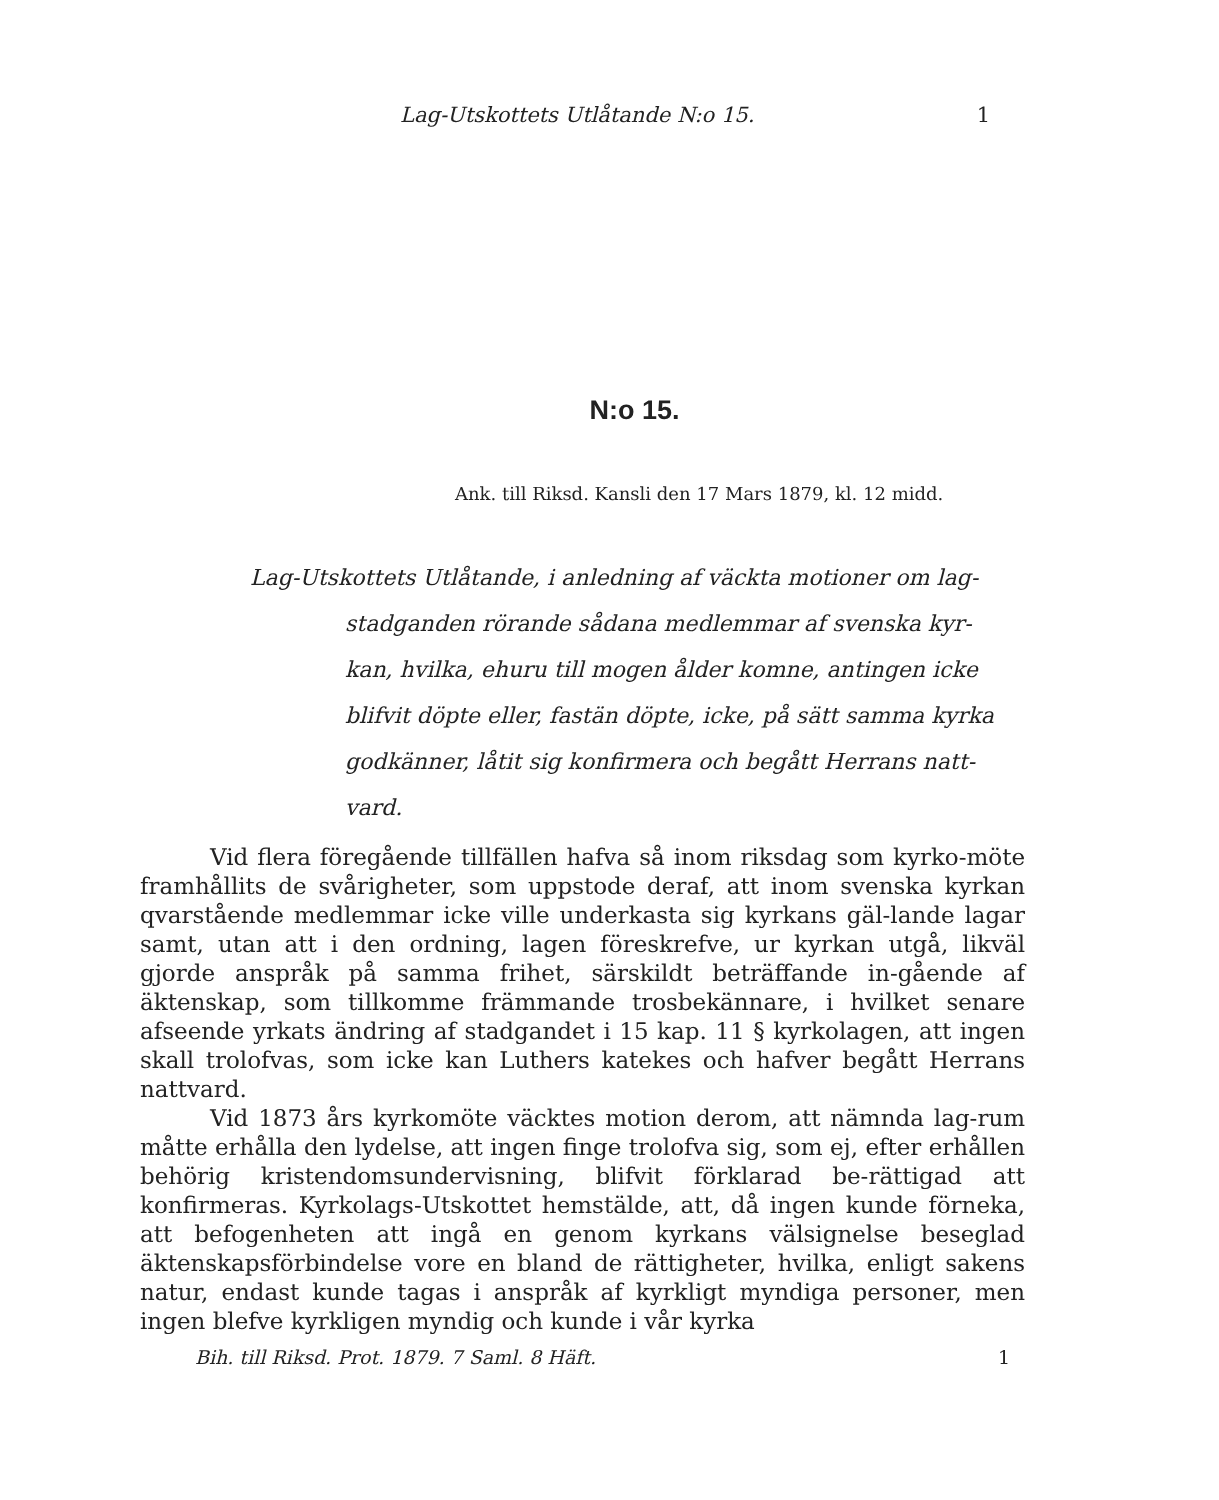Lag-Utskottets Utlåtande N:o 15. 1
N:o 15.
Ank. till Riksd. Kansli den 17 Mars 1879, kl. 12 midd.
Lag-Utskottets Utlåtande, i anledning af väckta motioner om lag-
stadganden rörande sådana medlemmar af svenska kyr-kan, hvilka, ehuru till mogen ålder komne, antingen icke blifvit döpte eller, fastän döpte, icke, på sätt samma kyrka godkänner, låtit sig konfirmera och begått Herrans natt-vard.
Vid flera föregående tillfällen hafva så inom riksdag som kyrko-möte framhållits de svårigheter, som uppstode deraf, att inom svenska kyrkan qvarstående medlemmar icke ville underkasta sig kyrkans gäl-lande lagar samt, utan att i den ordning, lagen föreskrefve, ur kyrkan utgå, likväl gjorde anspråk på samma frihet, särskildt beträffande in-gående af äktenskap, som tillkomme främmande trosbekännare, i hvilket senare afseende yrkats ändring af stadgandet i 15 kap. 11 § kyrkolagen, att ingen skall trolofvas, som icke kan Luthers katekes och hafver begått Herrans nattvard.
Vid 1873 års kyrkomöte väcktes motion derom, att nämnda lag-rum måtte erhålla den lydelse, att ingen finge trolofva sig, som ej, efter erhållen behörig kristendomsundervisning, blifvit förklarad be-rättigad att konfirmeras. Kyrkolags-Utskottet hemstälde, att, då ingen kunde förneka, att befogenheten att ingå en genom kyrkans välsignelse beseglad äktenskapsförbindelse vore en bland de rättigheter, hvilka, enligt sakens natur, endast kunde tagas i anspråk af kyrkligt myndiga personer, men ingen blefve kyrkligen myndig och kunde i vår kyrka
Bih. till Riksd. Prot. 1879. 7 Saml. 8 Häft. 1